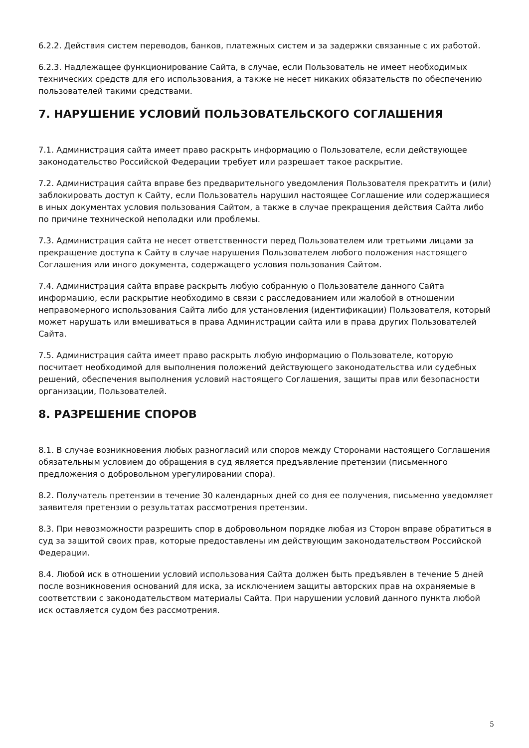6.2.2. Действия систем переводов, банков, платежных систем и за задержки связанные с их работой.
6.2.3. Надлежащее функционирование Сайта, в случае, если Пользователь не имеет необходимых технических средств для его использования, а также не несет никаких обязательств по обеспечению пользователей такими средствами.
7. НАРУШЕНИЕ УСЛОВИЙ ПОЛЬЗОВАТЕЛЬСКОГО СОГЛАШЕНИЯ
7.1. Администрация сайта имеет право раскрыть информацию о Пользователе, если действующее законодательство Российской Федерации требует или разрешает такое раскрытие.
7.2. Администрация сайта вправе без предварительного уведомления Пользователя прекратить и (или) заблокировать доступ к Сайту, если Пользователь нарушил настоящее Соглашение или содержащиеся в иных документах условия пользования Сайтом, а также в случае прекращения действия Сайта либо по причине технической неполадки или проблемы.
7.3. Администрация сайта не несет ответственности перед Пользователем или третьими лицами за прекращение доступа к Сайту в случае нарушения Пользователем любого положения настоящего Соглашения или иного документа, содержащего условия пользования Сайтом.
7.4. Администрация сайта вправе раскрыть любую собранную о Пользователе данного Сайта информацию, если раскрытие необходимо в связи с расследованием или жалобой в отношении неправомерного использования Сайта либо для установления (идентификации) Пользователя, который может нарушать или вмешиваться в права Администрации сайта или в права других Пользователей Сайта.
7.5. Администрация сайта имеет право раскрыть любую информацию о Пользователе, которую посчитает необходимой для выполнения положений действующего законодательства или судебных решений, обеспечения выполнения условий настоящего Соглашения, защиты прав или безопасности организации, Пользователей.
8. РАЗРЕШЕНИЕ СПОРОВ
8.1. В случае возникновения любых разногласий или споров между Сторонами настоящего Соглашения обязательным условием до обращения в суд является предъявление претензии (письменного предложения о добровольном урегулировании спора).
8.2. Получатель претензии в течение 30 календарных дней со дня ее получения, письменно уведомляет заявителя претензии о результатах рассмотрения претензии.
8.3. При невозможности разрешить спор в добровольном порядке любая из Сторон вправе обратиться в суд за защитой своих прав, которые предоставлены им действующим законодательством Российской Федерации.
8.4. Любой иск в отношении условий использования Сайта должен быть предъявлен в течение 5 дней после возникновения оснований для иска, за исключением защиты авторских прав на охраняемые в соответствии с законодательством материалы Сайта. При нарушении условий данного пункта любой иск оставляется судом без рассмотрения.
5